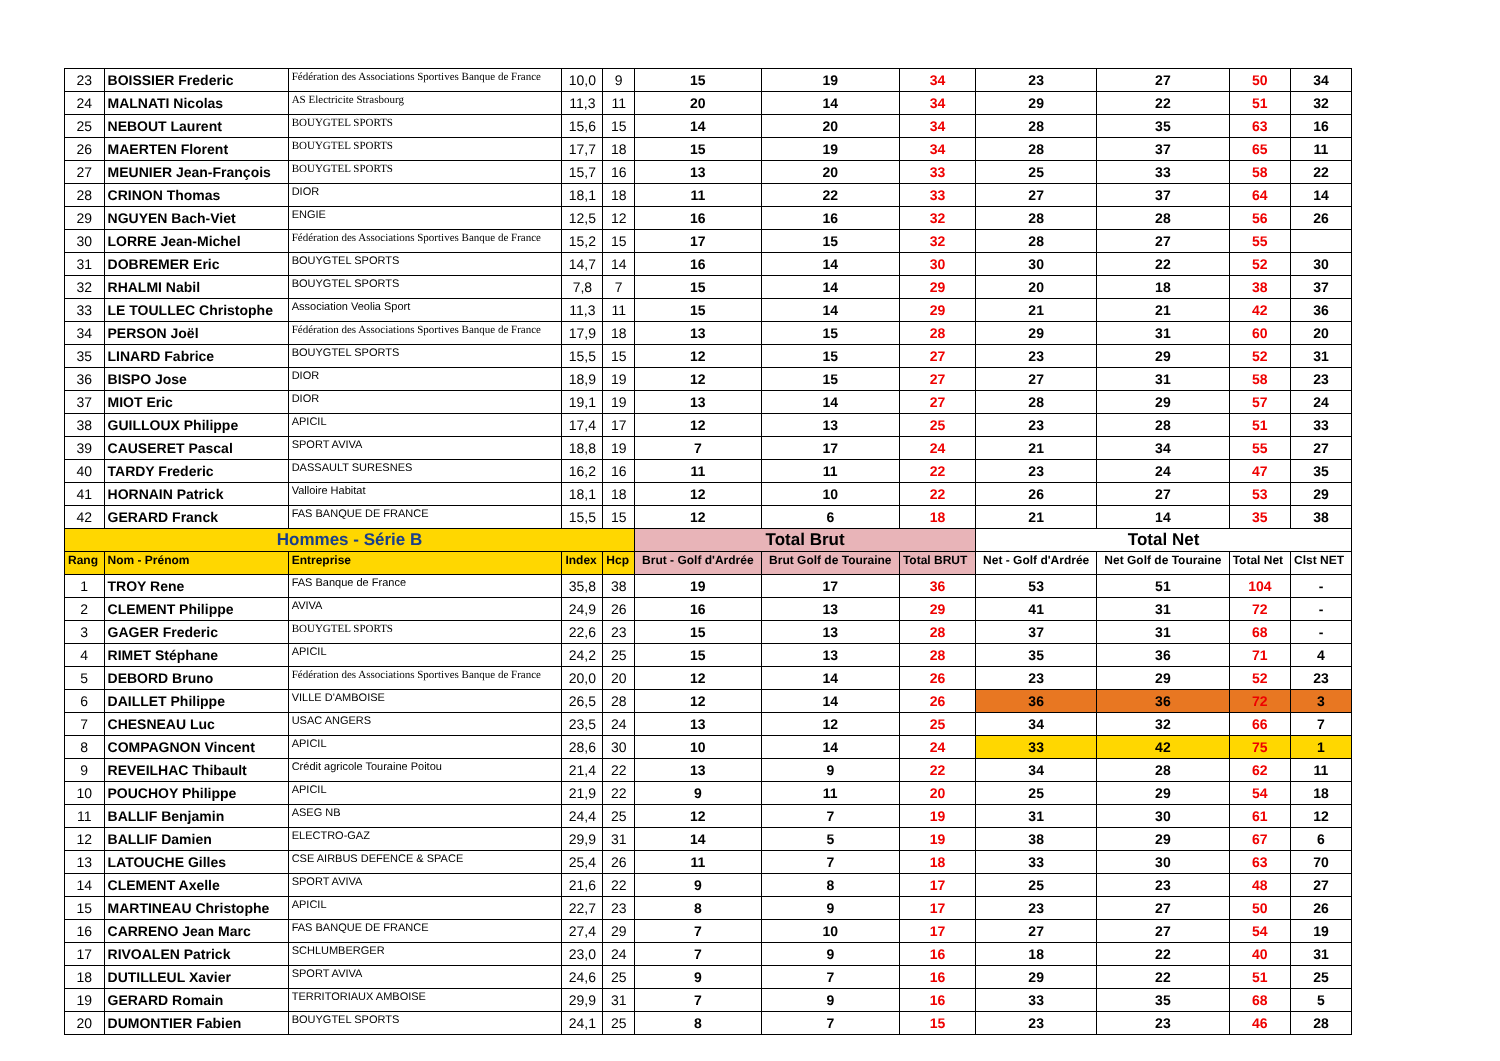| 23 | BOISSIER Frederic | Fédération des Associations Sportives Banque de France | 10,0 | 9 | 15 | 19 | 34 | 23 | 27 | 50 | 34 |
| 24 | MALNATI Nicolas | AS Electricite Strasbourg | 11,3 | 11 | 20 | 14 | 34 | 29 | 22 | 51 | 32 |
| 25 | NEBOUT Laurent | BOUYGTEL SPORTS | 15,6 | 15 | 14 | 20 | 34 | 28 | 35 | 63 | 16 |
| 26 | MAERTEN Florent | BOUYGTEL SPORTS | 17,7 | 18 | 15 | 19 | 34 | 28 | 37 | 65 | 11 |
| 27 | MEUNIER Jean-François | BOUYGTEL SPORTS | 15,7 | 16 | 13 | 20 | 33 | 25 | 33 | 58 | 22 |
| 28 | CRINON Thomas | DIOR | 18,1 | 18 | 11 | 22 | 33 | 27 | 37 | 64 | 14 |
| 29 | NGUYEN Bach-Viet | ENGIE | 12,5 | 12 | 16 | 16 | 32 | 28 | 28 | 56 | 26 |
| 30 | LORRE Jean-Michel | Fédération des Associations Sportives Banque de France | 15,2 | 15 | 17 | 15 | 32 | 28 | 27 | 55 | |
| 31 | DOBREMER Eric | BOUYGTEL SPORTS | 14,7 | 14 | 16 | 14 | 30 | 30 | 22 | 52 | 30 |
| 32 | RHALMI Nabil | BOUYGTEL SPORTS | 7,8 | 7 | 15 | 14 | 29 | 20 | 18 | 38 | 37 |
| 33 | LE TOULLEC Christophe | Association Veolia Sport | 11,3 | 11 | 15 | 14 | 29 | 21 | 21 | 42 | 36 |
| 34 | PERSON Joël | Fédération des Associations Sportives Banque de France | 17,9 | 18 | 13 | 15 | 28 | 29 | 31 | 60 | 20 |
| 35 | LINARD Fabrice | BOUYGTEL SPORTS | 15,5 | 15 | 12 | 15 | 27 | 23 | 29 | 52 | 31 |
| 36 | BISPO Jose | DIOR | 18,9 | 19 | 12 | 15 | 27 | 27 | 31 | 58 | 23 |
| 37 | MIOT Eric | DIOR | 19,1 | 19 | 13 | 14 | 27 | 28 | 29 | 57 | 24 |
| 38 | GUILLOUX Philippe | APICIL | 17,4 | 17 | 12 | 13 | 25 | 23 | 28 | 51 | 33 |
| 39 | CAUSERET Pascal | SPORT AVIVA | 18,8 | 19 | 7 | 17 | 24 | 21 | 34 | 55 | 27 |
| 40 | TARDY Frederic | DASSAULT SURESNES | 16,2 | 16 | 11 | 11 | 22 | 23 | 24 | 47 | 35 |
| 41 | HORNAIN Patrick | Valloire Habitat | 18,1 | 18 | 12 | 10 | 22 | 26 | 27 | 53 | 29 |
| 42 | GERARD Franck | FAS BANQUE DE FRANCE | 15,5 | 15 | 12 | 6 | 18 | 21 | 14 | 35 | 38 |
| Hommes - Série B | | | | | Total Brut | | | Total Net | | | |
| Rang | Nom - Prénom | Entreprise | Index | Hcp | Brut - Golf d'Ardrée | Brut Golf de Touraine | Total BRUT | Net - Golf d'Ardrée | Net Golf de Touraine | Total Net | Clst NET |
| 1 | TROY Rene | FAS Banque de France | 35,8 | 38 | 19 | 17 | 36 | 53 | 51 | 104 | - |
| 2 | CLEMENT Philippe | AVIVA | 24,9 | 26 | 16 | 13 | 29 | 41 | 31 | 72 | - |
| 3 | GAGER Frederic | BOUYGTEL SPORTS | 22,6 | 23 | 15 | 13 | 28 | 37 | 31 | 68 | - |
| 4 | RIMET Stéphane | APICIL | 24,2 | 25 | 15 | 13 | 28 | 35 | 36 | 71 | 4 |
| 5 | DEBORD Bruno | Fédération des Associations Sportives Banque de France | 20,0 | 20 | 12 | 14 | 26 | 23 | 29 | 52 | 23 |
| 6 | DAILLET Philippe | VILLE D'AMBOISE | 26,5 | 28 | 12 | 14 | 26 | 36 | 36 | 72 | 3 |
| 7 | CHESNEAU Luc | USAC ANGERS | 23,5 | 24 | 13 | 12 | 25 | 34 | 32 | 66 | 7 |
| 8 | COMPAGNON Vincent | APICIL | 28,6 | 30 | 10 | 14 | 24 | 33 | 42 | 75 | 1 |
| 9 | REVEILHAC Thibault | Crédit agricole Touraine Poitou | 21,4 | 22 | 13 | 9 | 22 | 34 | 28 | 62 | 11 |
| 10 | POUCHOY Philippe | APICIL | 21,9 | 22 | 9 | 11 | 20 | 25 | 29 | 54 | 18 |
| 11 | BALLIF Benjamin | ASEG NB | 24,4 | 25 | 12 | 7 | 19 | 31 | 30 | 61 | 12 |
| 12 | BALLIF Damien | ELECTRO-GAZ | 29,9 | 31 | 14 | 5 | 19 | 38 | 29 | 67 | 6 |
| 13 | LATOUCHE Gilles | CSE AIRBUS DEFENCE & SPACE | 25,4 | 26 | 11 | 7 | 18 | 33 | 30 | 63 | 70 |
| 14 | CLEMENT Axelle | SPORT AVIVA | 21,6 | 22 | 9 | 8 | 17 | 25 | 23 | 48 | 27 |
| 15 | MARTINEAU Christophe | APICIL | 22,7 | 23 | 8 | 9 | 17 | 23 | 27 | 50 | 26 |
| 16 | CARRENO Jean Marc | FAS BANQUE DE FRANCE | 27,4 | 29 | 7 | 10 | 17 | 27 | 27 | 54 | 19 |
| 17 | RIVOALEN Patrick | SCHLUMBERGER | 23,0 | 24 | 7 | 9 | 16 | 18 | 22 | 40 | 31 |
| 18 | DUTILLEUL Xavier | SPORT AVIVA | 24,6 | 25 | 9 | 7 | 16 | 29 | 22 | 51 | 25 |
| 19 | GERARD Romain | TERRITORIAUX AMBOISE | 29,9 | 31 | 7 | 9 | 16 | 33 | 35 | 68 | 5 |
| 20 | DUMONTIER Fabien | BOUYGTEL SPORTS | 24,1 | 25 | 8 | 7 | 15 | 23 | 23 | 46 | 28 |